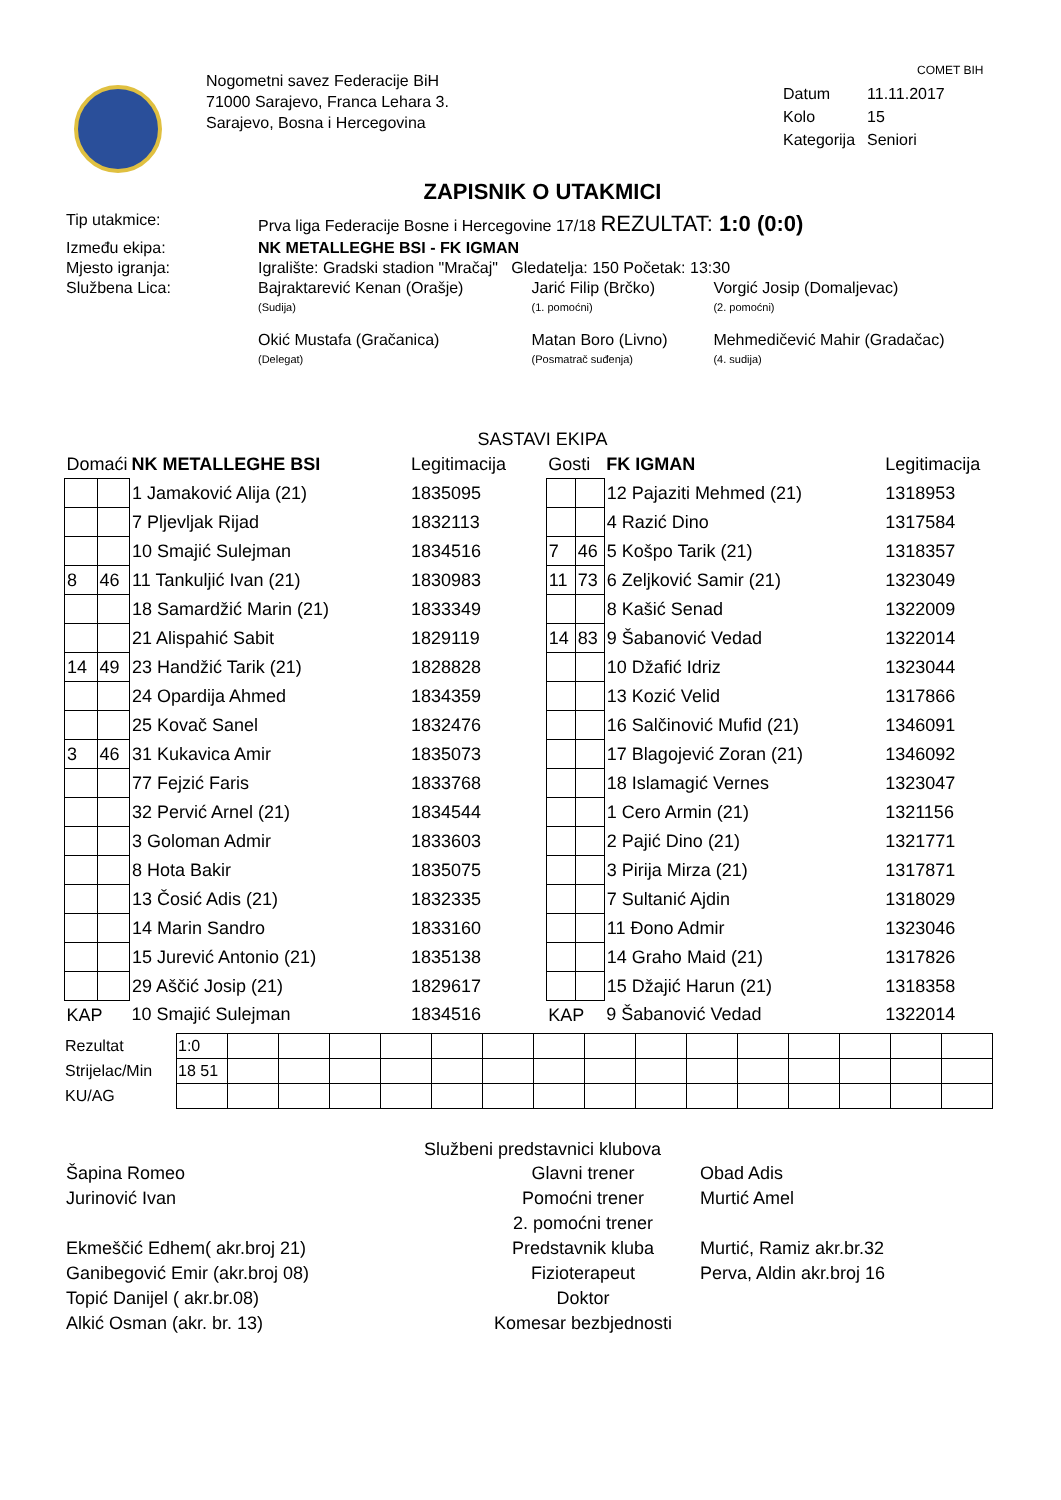Nogometni savez Federacije BiH
71000 Sarajevo, Franca Lehara 3.
Sarajevo, Bosna i Hercegovina
COMET BIH
| Datum | 11.11.2017 |
| Kolo | 15 |
| Kategorija | Seniori |
ZAPISNIK O UTAKMICI
| Tip utakmice: | Prva liga Federacije Bosne i Hercegovine 17/18 REZULTAT: 1:0 (0:0) | | |
| Između ekipa: | NK METALLEGHE BSI - FK IGMAN | | |
| Mjesto igranja: | Igralište: Gradski stadion "Mračaj" Gledatelja: 150 Početak: 13:30 | | |
| Službena Lica: | Bajraktarević Kenan (Orašje) (Sudija) | Jarić Filip (Brčko) (1. pomoćni) | Vorgić Josip (Domaljevac) (2. pomoćni) |
| | Okić Mustafa (Gračanica) (Delegat) | Matan Boro (Livno) (Posmatrač suđenja) | Mehmedičević Mahir (Gradačac) (4. sudija) |
SASTAVI EKIPA
| Domaći | | NK METALLEGHE BSI | Legitimacija | Gosti | | FK IGMAN | Legitimacija |
| | | 1 Jamaković Alija (21) | 1835095 | | | 12 Pajaziti Mehmed (21) | 1318953 |
| | | 7 Pljevljak Rijad | 1832113 | | | 4 Razić Dino | 1317584 |
| | | 10 Smajić Sulejman | 1834516 | 7 | 46 | 5 Košpo Tarik (21) | 1318357 |
| 8 | 46 | 11 Tankuljić Ivan (21) | 1830983 | 11 | 73 | 6 Zeljković Samir (21) | 1323049 |
| | | 18 Samardžić Marin (21) | 1833349 | | | 8 Kašić Senad | 1322009 |
| | | 21 Alispahić Sabit | 1829119 | 14 | 83 | 9 Šabanović Vedad | 1322014 |
| 14 | 49 | 23 Handžić Tarik (21) | 1828828 | | | 10 Džafić Idriz | 1323044 |
| | | 24 Opardija Ahmed | 1834359 | | | 13 Kozić Velid | 1317866 |
| | | 25 Kovač Sanel | 1832476 | | | 16 Salčinović Mufid (21) | 1346091 |
| 3 | 46 | 31 Kukavica Amir | 1835073 | | | 17 Blagojević Zoran (21) | 1346092 |
| | | 77 Fejzić Faris | 1833768 | | | 18 Islamagić Vernes | 1323047 |
| | | 32 Pervić Arnel (21) | 1834544 | | | 1 Cero Armin (21) | 1321156 |
| | | 3 Goloman Admir | 1833603 | | | 2 Pajić Dino (21) | 1321771 |
| | | 8 Hota Bakir | 1835075 | | | 3 Pirija Mirza (21) | 1317871 |
| | | 13 Čosić Adis (21) | 1832335 | | | 7 Sultanić Ajdin | 1318029 |
| | | 14 Marin Sandro | 1833160 | | | 11 Đono Admir | 1323046 |
| | | 15 Jurević Antonio (21) | 1835138 | | | 14 Graho Maid (21) | 1317826 |
| | | 29 Aščić Josip (21) | 1829617 | | | 15 Džajić Harun (21) | 1318358 |
| KAP | | 10 Smajić Sulejman | 1834516 | KAP | | 9 Šabanović Vedad | 1322014 |
| Rezultat | 1:0 | | | | | | | | | | | | | | | |
| Strijelac/Min | 18 51 | | | | | | | | | | | | | | | |
| KU/AG | | | | | | | | | | | | | | | | |
Službeni predstavnici klubova
| Šapina Romeo | Glavni trener | Obad Adis |
| Jurinović Ivan | Pomoćni trener | Murtić Amel |
| | 2. pomoćni trener | |
| Ekmeščić Edhem( akr.broj 21) | Predstavnik kluba | Murtić, Ramiz akr.br.32 |
| Ganibegović Emir (akr.broj 08) | Fizioterapeut | Perva, Aldin akr.broj 16 |
| Topić Danijel ( akr.br.08) | Doktor | |
| Alkić Osman (akr. br. 13) | Komesar bezbjednosti | |